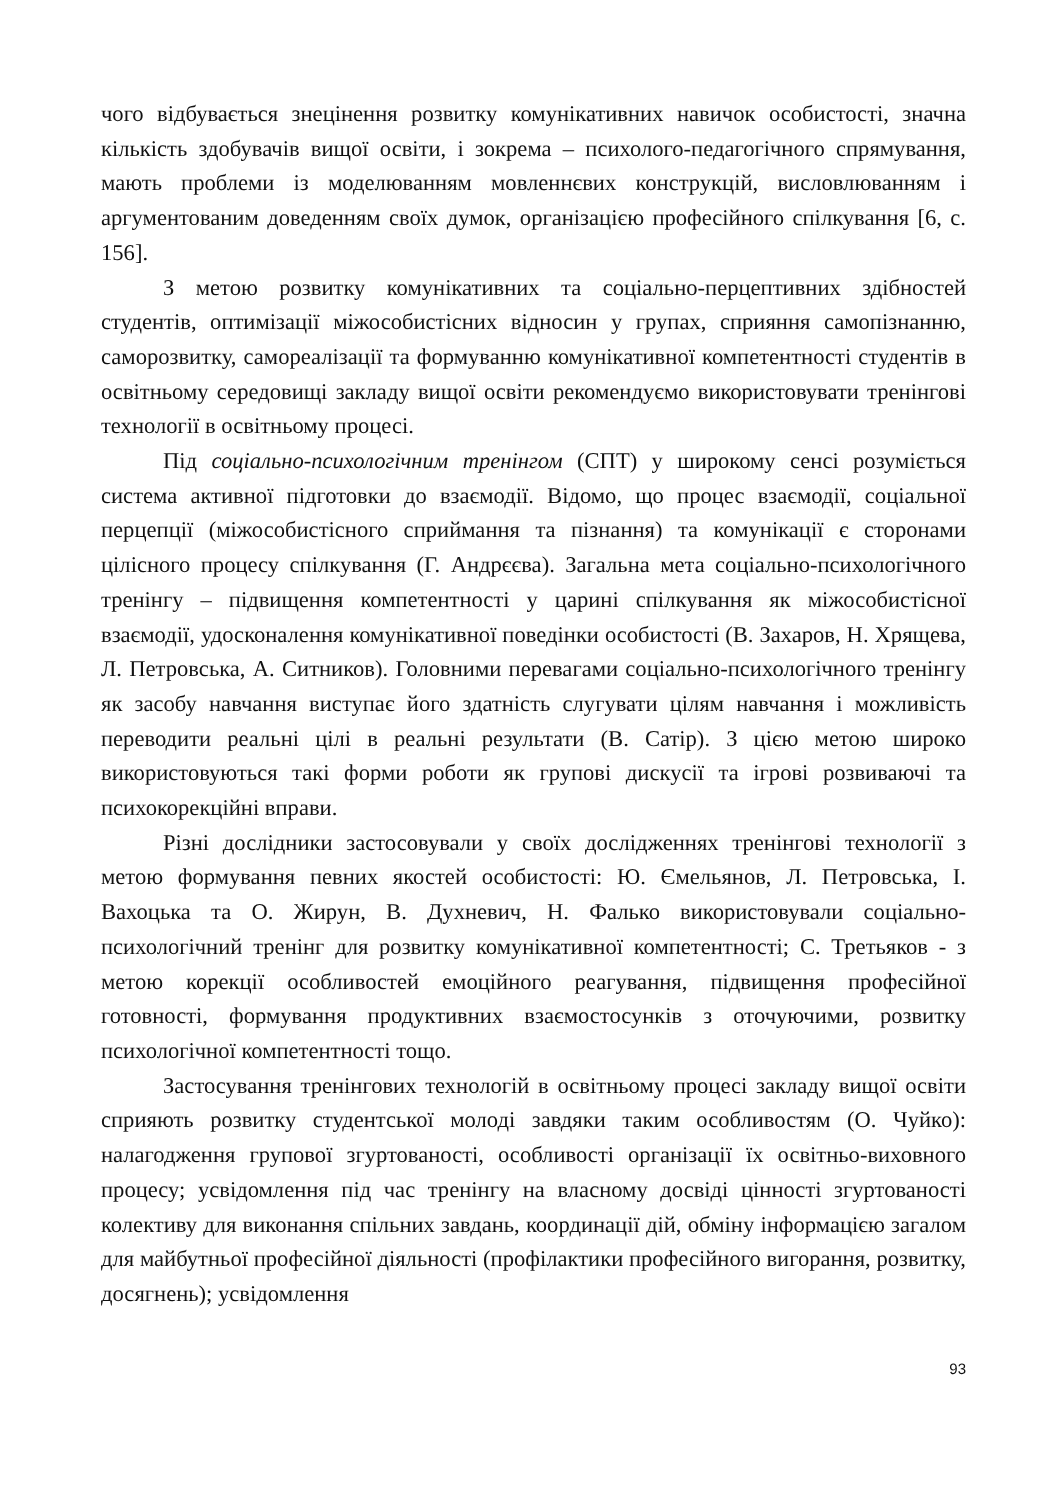чого відбувається знецінення розвитку комунікативних навичок особистості, значна кількість здобувачів вищої освіти, і зокрема – психолого-педагогічного спрямування, мають проблеми із моделюванням мовленнєвих конструкцій, висловлюванням і аргументованим доведенням своїх думок, організацією професійного спілкування [6, с. 156].
З метою розвитку комунікативних та соціально-перцептивних здібностей студентів, оптимізації міжособистісних відносин у групах, сприяння самопізнанню, саморозвитку, самореалізації та формуванню комунікативної компетентності студентів в освітньому середовищі закладу вищої освіти рекомендуємо використовувати тренінгові технології в освітньому процесі.
Під соціально-психологічним тренінгом (СПТ) у широкому сенсі розуміється система активної підготовки до взаємодії. Відомо, що процес взаємодії, соціальної перцепції (міжособистісного сприймання та пізнання) та комунікації є сторонами цілісного процесу спілкування (Г. Андрєєва). Загальна мета соціально-психологічного тренінгу – підвищення компетентності у царині спілкування як міжособистісної взаємодії, удосконалення комунікативної поведінки особистості (В. Захаров, Н. Хрящева, Л. Петровська, А. Ситников). Головними перевагами соціально-психологічного тренінгу як засобу навчання виступає його здатність слугувати цілям навчання і можливість переводити реальні цілі в реальні результати (В. Сатір). З цією метою широко використовуються такі форми роботи як групові дискусії та ігрові розвиваючі та психокорекційні вправи.
Різні дослідники застосовували у своїх дослідженнях тренінгові технології з метою формування певних якостей особистості: Ю. Ємельянов, Л. Петровська, І. Вахоцька та О. Жирун, В. Духневич, Н. Фалько використовували соціально-психологічний тренінг для розвитку комунікативної компетентності; С. Третьяков - з метою корекції особливостей емоційного реагування, підвищення професійної готовності, формування продуктивних взаємостосунків з оточуючими, розвитку психологічної компетентності тощо.
Застосування тренінгових технологій в освітньому процесі закладу вищої освіти сприяють розвитку студентської молоді завдяки таким особливостям (О. Чуйко): налагодження групової згуртованості, особливості організації їх освітньо-виховного процесу; усвідомлення під час тренінгу на власному досвіді цінності згуртованості колективу для виконання спільних завдань, координації дій, обміну інформацією загалом для майбутньої професійної діяльності (профілактики професійного вигорання, розвитку, досягнень); усвідомлення
93